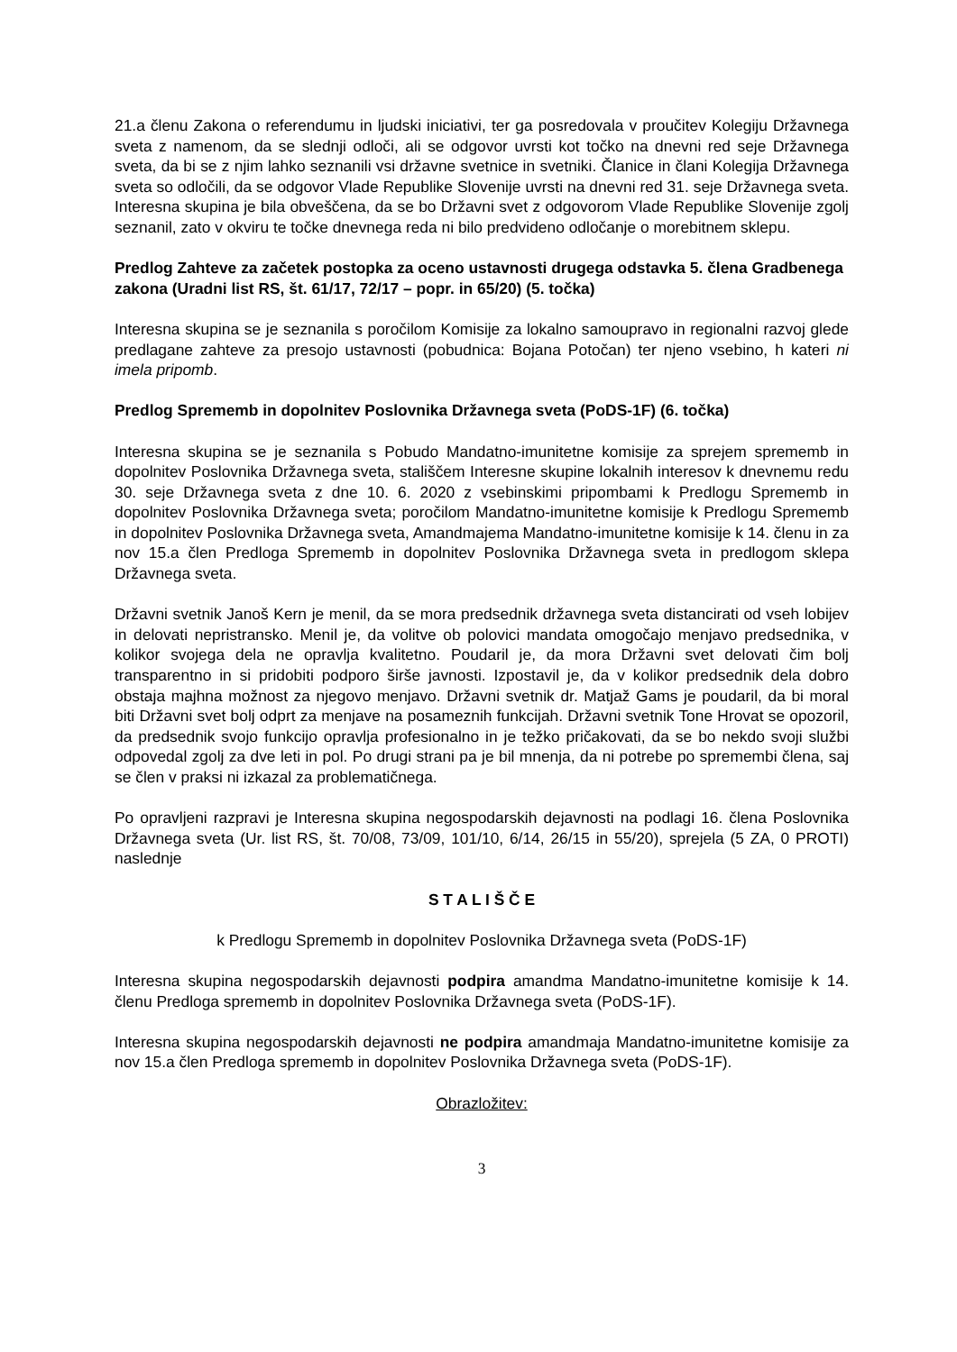21.a členu Zakona o referendumu in ljudski iniciativi, ter ga posredovala v proučitev Kolegiju Državnega sveta z namenom, da se slednji odloči, ali se odgovor uvrsti kot točko na dnevni red seje Državnega sveta, da bi se z njim lahko seznanili vsi državne svetnice in svetniki. Članice in člani Kolegija Državnega sveta so odločili, da se odgovor Vlade Republike Slovenije uvrsti na dnevni red 31. seje Državnega sveta. Interesna skupina je bila obveščena, da se bo Državni svet z odgovorom Vlade Republike Slovenije zgolj seznanil, zato v okviru te točke dnevnega reda ni bilo predvideno odločanje o morebitnem sklepu.
Predlog Zahteve za začetek postopka za oceno ustavnosti drugega odstavka 5. člena Gradbenega zakona (Uradni list RS, št. 61/17, 72/17 – popr. in 65/20) (5. točka)
Interesna skupina se je seznanila s poročilom Komisije za lokalno samoupravo in regionalni razvoj glede predlagane zahteve za presojo ustavnosti (pobudnica: Bojana Potočan) ter njeno vsebino, h kateri ni imela pripomb.
Predlog Sprememb in dopolnitev Poslovnika Državnega sveta (PoDS-1F) (6. točka)
Interesna skupina se je seznanila s Pobudo Mandatno-imunitetne komisije za sprejem sprememb in dopolnitev Poslovnika Državnega sveta, stališčem Interesne skupine lokalnih interesov k dnevnemu redu 30. seje Državnega sveta z dne 10. 6. 2020 z vsebinskimi pripombami k Predlogu Sprememb in dopolnitev Poslovnika Državnega sveta; poročilom Mandatno-imunitetne komisije k Predlogu Sprememb in dopolnitev Poslovnika Državnega sveta, Amandmajema Mandatno-imunitetne komisije k 14. členu in za nov 15.a člen Predloga Sprememb in dopolnitev Poslovnika Državnega sveta in predlogom sklepa Državnega sveta.
Državni svetnik Janoš Kern je menil, da se mora predsednik državnega sveta distancirati od vseh lobijev in delovati nepristransko. Menil je, da volitve ob polovici mandata omogočajo menjavo predsednika, v kolikor svojega dela ne opravlja kvalitetno. Poudaril je, da mora Državni svet delovati čim bolj transparentno in si pridobiti podporo širše javnosti. Izpostavil je, da v kolikor predsednik dela dobro obstaja majhna možnost za njegovo menjavo. Državni svetnik dr. Matjaž Gams je poudaril, da bi moral biti Državni svet bolj odprt za menjave na posameznih funkcijah. Državni svetnik Tone Hrovat se opozoril, da predsednik svojo funkcijo opravlja profesionalno in je težko pričakovati, da se bo nekdo svoji službi odpovedal zgolj za dve leti in pol. Po drugi strani pa je bil mnenja, da ni potrebe po spremembi člena, saj se člen v praksi ni izkazal za problematičnega.
Po opravljeni razpravi je Interesna skupina negospodarskih dejavnosti na podlagi 16. člena Poslovnika Državnega sveta (Ur. list RS, št. 70/08, 73/09, 101/10, 6/14, 26/15 in 55/20), sprejela (5 ZA, 0 PROTI) naslednje
S T A L I Š Č E
k Predlogu Sprememb in dopolnitev Poslovnika Državnega sveta (PoDS-1F)
Interesna skupina negospodarskih dejavnosti podpira amandma Mandatno-imunitetne komisije k 14. členu Predloga sprememb in dopolnitev Poslovnika Državnega sveta (PoDS-1F).
Interesna skupina negospodarskih dejavnosti ne podpira amandmaja Mandatno-imunitetne komisije za nov 15.a člen Predloga sprememb in dopolnitev Poslovnika Državnega sveta (PoDS-1F).
Obrazložitev:
3